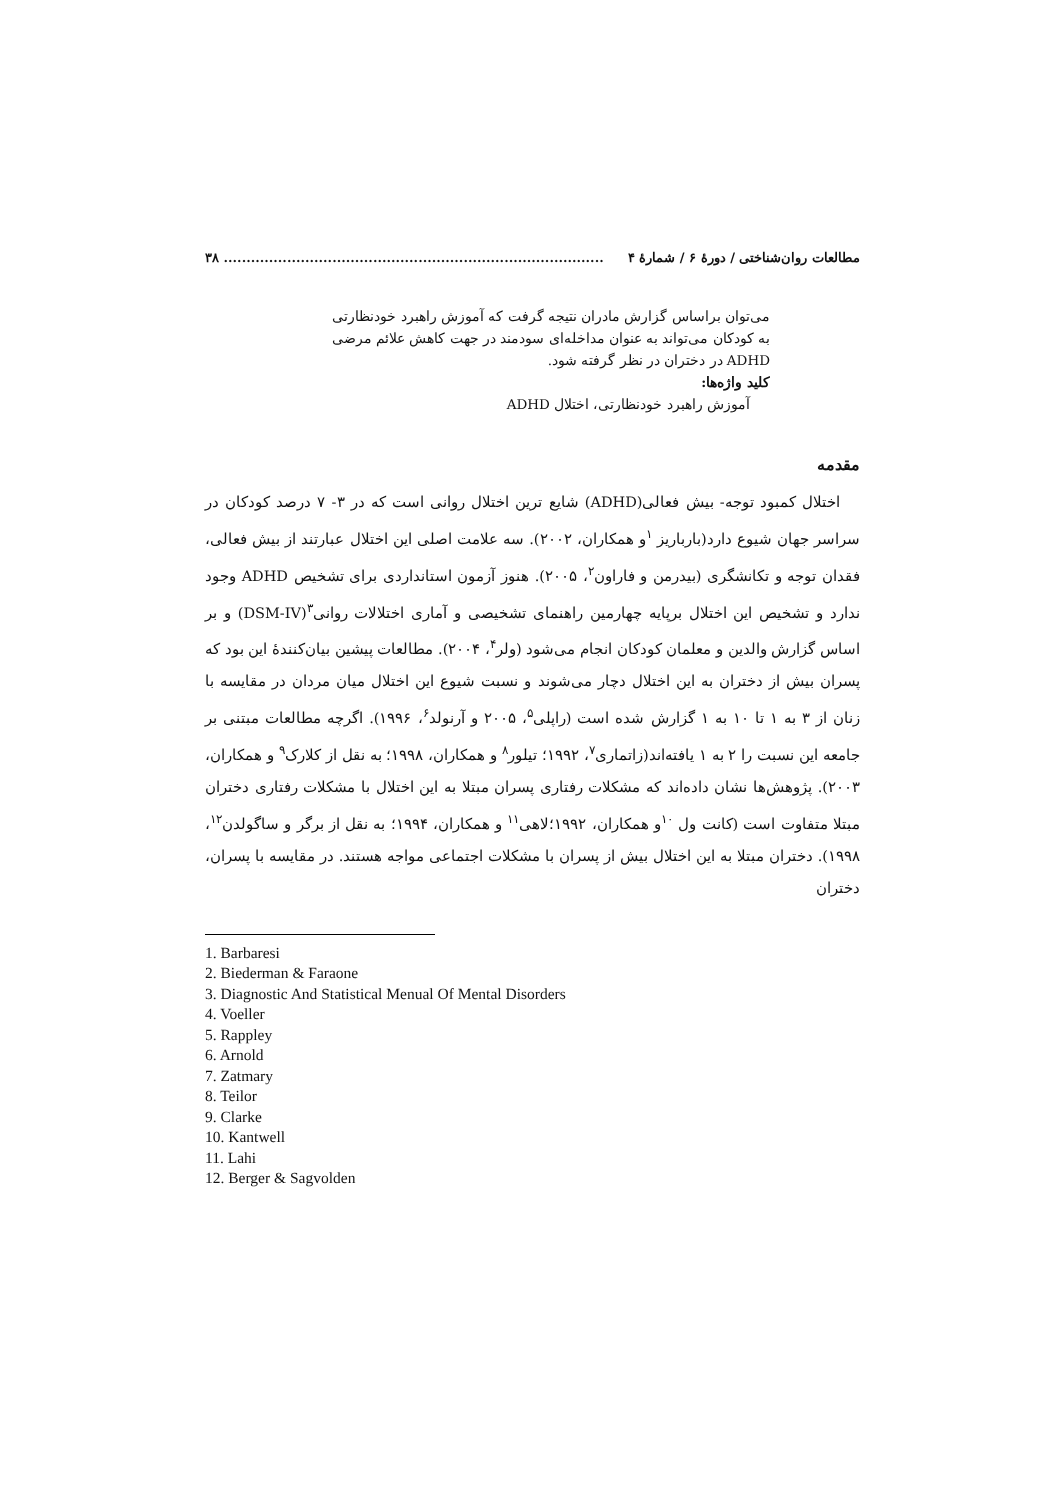مطالعات روان‌شناختی / دورهٔ ۶ / شمارهٔ ۴.................................................................................... ۳۸
می‌توان براساس گزارش مادران نتیجه گرفت که آموزش راهبرد خودنظارتی به کودکان می‌تواند به عنوان مداخله‌ای سودمند در جهت کاهش علائم مرضی ADHD در دختران در نظر گرفته شود.
کلید واژه‌ها:
آموزش راهبرد خودنظارتی، اختلال ADHD
مقدمه
اختلال کمبود توجه- بیش فعالی(ADHD) شایع ترین اختلال روانی است که در ۳- ۷ درصد کودکان در سراسر جهان شیوع دارد(بارباریز <sup>۱</sup>و همکاران، ۲۰۰۲). سه علامت اصلی این اختلال عبارتند از بیش فعالی، فقدان توجه و تکانشگری (بیدرمن و فاراون<sup>۲</sup>، ۲۰۰۵). هنوز آزمون استانداردی برای تشخیص ADHD وجود ندارد و تشخیص این اختلال برپایه چهارمین راهنمای تشخیصی و آماری اختلالات روانی<sup>۳</sup>(DSM-IV) و بر اساس گزارش والدین و معلمان کودکان انجام می‌شود (ولر<sup>۴</sup>، ۲۰۰۴). مطالعات پیشین بیان‌کنندهٔ این بود که پسران بیش از دختران به این اختلال دچار می‌شوند و نسبت شیوع این اختلال میان مردان در مقایسه با زنان از ۳ به ۱ تا ۱۰ به ۱ گزارش شده است (راپلی<sup>۵</sup>، ۲۰۰۵ و آرنولد<sup>۶</sup>، ۱۹۹۶). اگرچه مطالعات مبتنی بر جامعه این نسبت را ۲ به ۱ یافته‌اند(زاتماری<sup>۷</sup>، ۱۹۹۲؛ تیلور<sup>۸</sup> و همکاران، ۱۹۹۸؛ به نقل از کلارک<sup>۹</sup> و همکاران، ۲۰۰۳). پژوهش‌ها نشان داده‌اند که مشکلات رفتاری پسران مبتلا به این اختلال با مشکلات رفتاری دختران مبتلا متفاوت است (کانت ول <sup>۱۰</sup>و همکاران، ۱۹۹۲؛لاهی<sup>۱۱</sup> و همکاران، ۱۹۹۴؛ به نقل از برگر و ساگولدن<sup>۱۲</sup>، ۱۹۹۸). دختران مبتلا به این اختلال بیش از پسران با مشکلات اجتماعی مواجه هستند. در مقایسه با پسران، دختران
1. Barbaresi
2. Biederman & Faraone
3. Diagnostic And Statistical Menual Of Mental Disorders
4. Voeller
5. Rappley
6. Arnold
7. Zatmary
8. Teilor
9. Clarke
10. Kantwell
11. Lahi
12. Berger & Sagvolden